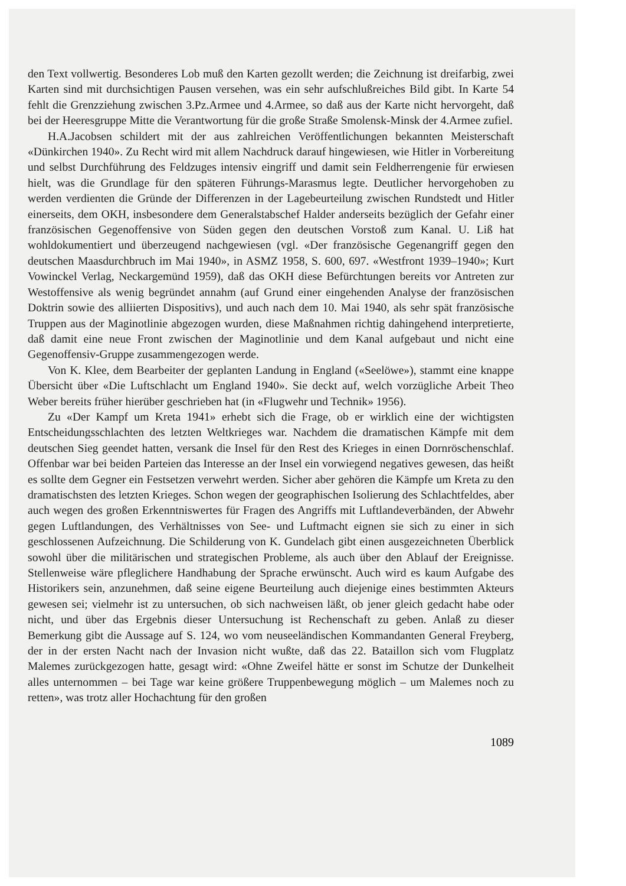den Text vollwertig. Besonderes Lob muß den Karten gezollt werden; die Zeichnung ist dreifarbig, zwei Karten sind mit durchsichtigen Pausen versehen, was ein sehr aufschlußreiches Bild gibt. In Karte 54 fehlt die Grenzziehung zwischen 3.Pz.Armee und 4.Armee, so daß aus der Karte nicht hervorgeht, daß bei der Heeresgruppe Mitte die Verantwortung für die große Straße Smolensk-Minsk der 4.Armee zufiel.
H.A.Jacobsen schildert mit der aus zahlreichen Veröffentlichungen bekannten Meisterschaft «Dünkirchen 1940». Zu Recht wird mit allem Nachdruck darauf hingewiesen, wie Hitler in Vorbereitung und selbst Durchführung des Feldzuges intensiv eingriff und damit sein Feldherrengenie für erwiesen hielt, was die Grundlage für den späteren Führungs-Marasmus legte. Deutlicher hervorgehoben zu werden verdienten die Gründe der Differenzen in der Lagebeurteilung zwischen Rundstedt und Hitler einerseits, dem OKH, insbesondere dem Generalstabschef Halder anderseits bezüglich der Gefahr einer französischen Gegenoffensive von Süden gegen den deutschen Vorstoß zum Kanal. U. Liß hat wohldokumentiert und überzeugend nachgewiesen (vgl. «Der französische Gegenangriff gegen den deutschen Maasdurchbruch im Mai 1940», in ASMZ 1958, S. 600, 697. «Westfront 1939–1940»; Kurt Vowinckel Verlag, Neckargemünd 1959), daß das OKH diese Befürchtungen bereits vor Antreten zur Westoffensive als wenig begründet annahm (auf Grund einer eingehenden Analyse der französischen Doktrin sowie des alliierten Dispositivs), und auch nach dem 10. Mai 1940, als sehr spät französische Truppen aus der Maginotlinie abgezogen wurden, diese Maßnahmen richtig dahingehend interpretierte, daß damit eine neue Front zwischen der Maginotlinie und dem Kanal aufgebaut und nicht eine Gegenoffensiv-Gruppe zusammengezogen werde.
Von K. Klee, dem Bearbeiter der geplanten Landung in England («Seelöwe»), stammt eine knappe Übersicht über «Die Luftschlacht um England 1940». Sie deckt auf, welch vorzügliche Arbeit Theo Weber bereits früher hierüber geschrieben hat (in «Flugwehr und Technik» 1956).
Zu «Der Kampf um Kreta 1941» erhebt sich die Frage, ob er wirklich eine der wichtigsten Entscheidungsschlachten des letzten Weltkrieges war. Nachdem die dramatischen Kämpfe mit dem deutschen Sieg geendet hatten, versank die Insel für den Rest des Krieges in einen Dornröschenschlaf. Offenbar war bei beiden Parteien das Interesse an der Insel ein vorwiegend negatives gewesen, das heißt es sollte dem Gegner ein Festsetzen verwehrt werden. Sicher aber gehören die Kämpfe um Kreta zu den dramatischsten des letzten Krieges. Schon wegen der geographischen Isolierung des Schlachtfeldes, aber auch wegen des großen Erkenntniswertes für Fragen des Angriffs mit Luftlandeverbänden, der Abwehr gegen Luftlandungen, des Verhältnisses von See- und Luftmacht eignen sie sich zu einer in sich geschlossenen Aufzeichnung. Die Schilderung von K. Gundelach gibt einen ausgezeichneten Überblick sowohl über die militärischen und strategischen Probleme, als auch über den Ablauf der Ereignisse. Stellenweise wäre pfleglichere Handhabung der Sprache erwünscht. Auch wird es kaum Aufgabe des Historikers sein, anzunehmen, daß seine eigene Beurteilung auch diejenige eines bestimmten Akteurs gewesen sei; vielmehr ist zu untersuchen, ob sich nachweisen läßt, ob jener gleich gedacht habe oder nicht, und über das Ergebnis dieser Untersuchung ist Rechenschaft zu geben. Anlaß zu dieser Bemerkung gibt die Aussage auf S. 124, wo vom neuseeländischen Kommandanten General Freyberg, der in der ersten Nacht nach der Invasion nicht wußte, daß das 22. Bataillon sich vom Flugplatz Malemes zurückgezogen hatte, gesagt wird: «Ohne Zweifel hätte er sonst im Schutze der Dunkelheit alles unternommen – bei Tage war keine größere Truppenbewegung möglich – um Malemes noch zu retten», was trotz aller Hochachtung für den großen
1089